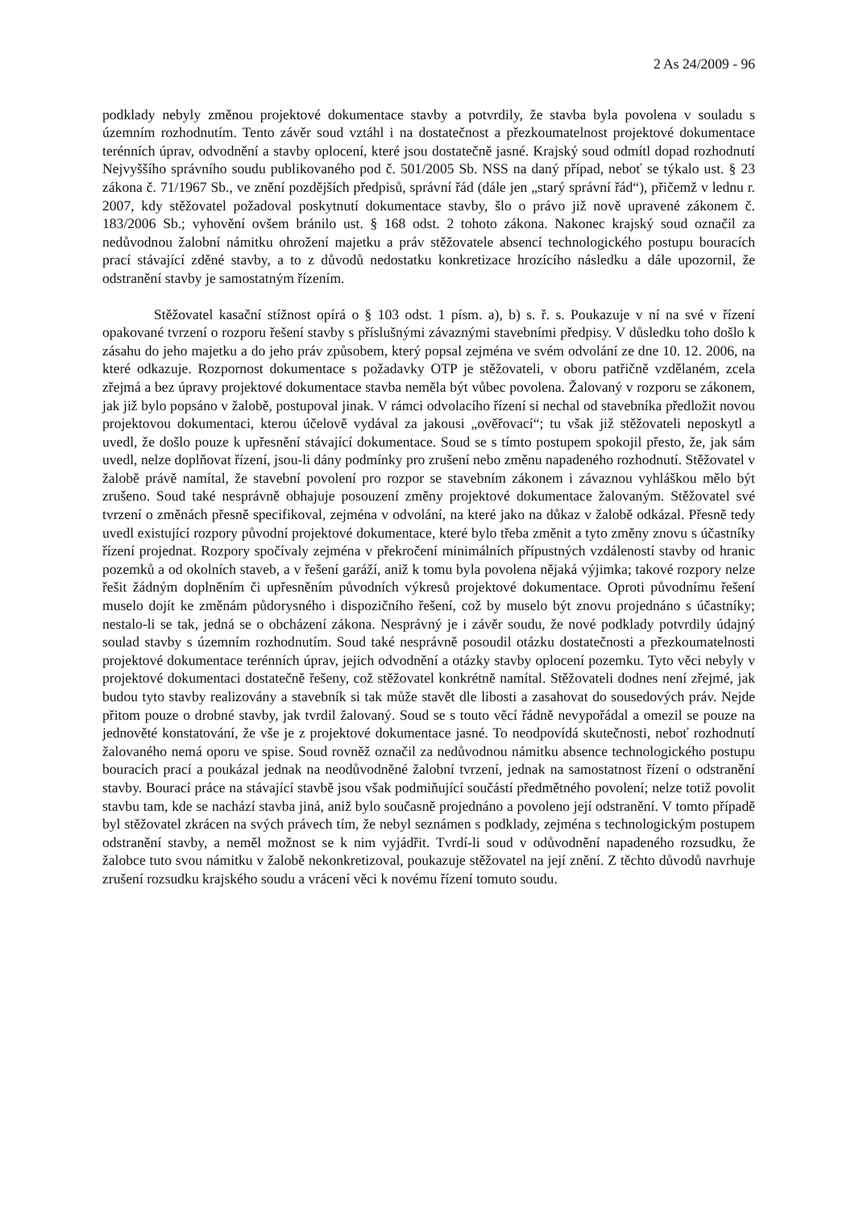2 As 24/2009 - 96
podklady nebyly změnou projektové dokumentace stavby a potvrdily, že stavba byla povolena v souladu s územním rozhodnutím. Tento závěr soud vztáhl i na dostatečnost a přezkoumatelnost projektové dokumentace terénních úprav, odvodnění a stavby oplocení, které jsou dostatečně jasné. Krajský soud odmítl dopad rozhodnutí Nejvyššího správního soudu publikovaného pod č. 501/2005 Sb. NSS na daný případ, neboť se týkalo ust. § 23 zákona č. 71/1967 Sb., ve znění pozdějších předpisů, správní řád (dále jen „starý správní řád“), přičemž v lednu r. 2007, kdy stěžovatel požadoval poskytnutí dokumentace stavby, šlo o právo již nově upravené zákonem č. 183/2006 Sb.; vyhovění ovšem bránilo ust. § 168 odst. 2 tohoto zákona. Nakonec krajský soud označil za nedůvodnou žalobní námitku ohrožení majetku a práv stěžovatele absencí technologického postupu bouracích prací stávající zděné stavby, a to z důvodů nedostatku konkretizace hrozícího následku a dále upozornil, že odstranění stavby je samostatným řízením.
Stěžovatel kasační stížnost opírá o § 103 odst. 1 písm. a), b) s. ř. s. Poukazuje v ní na své v řízení opakované tvrzení o rozporu řešení stavby s příslušnými závaznými stavebními předpisy. V důsledku toho došlo k zásahu do jeho majetku a do jeho práv způsobem, který popsal zejména ve svém odvolání ze dne 10. 12. 2006, na které odkazuje. Rozpornost dokumentace s požadavky OTP je stěžovateli, v oboru patřičně vzdělaném, zcela zřejmá a bez úpravy projektové dokumentace stavba neměla být vůbec povolena. Žalovaný v rozporu se zákonem, jak již bylo popsáno v žalobě, postupoval jinak. V rámci odvolacího řízení si nechal od stavebníka předložit novou projektovou dokumentaci, kterou účelově vydával za jakousi „ověřovací“; tu však již stěžovateli neposkytl a uvedl, že došlo pouze k upřesnění stávající dokumentace. Soud se s tímto postupem spokojil přesto, že, jak sám uvedl, nelze doplňovat řízení, jsou-li dány podmínky pro zrušení nebo změnu napadeného rozhodnutí. Stěžovatel v žalobě právě namítal, že stavební povolení pro rozpor se stavebním zákonem i závaznou vyhláškou mělo být zrušeno. Soud také nesprávně obhajuje posouzení změny projektové dokumentace žalovaným. Stěžovatel své tvrzení o změnách přesně specifikoval, zejména v odvolání, na které jako na důkaz v žalobě odkázal. Přesně tedy uvedl existující rozpory původní projektové dokumentace, které bylo třeba změnit a tyto změny znovu s účastníky řízení projednat. Rozpory spočívaly zejména v překročení minimálních přípustných vzdáleností stavby od hranic pozemků a od okolních staveb, a v řešení garáží, aniž k tomu byla povolena nějaká výjimka; takové rozpory nelze řešit žádným doplněním či upřesněním původních výkresů projektové dokumentace. Oproti původnímu řešení muselo dojít ke změnám půdorysného i dispozičního řešení, což by muselo být znovu projednáno s účastníky; nestalo-li se tak, jedná se o obcházení zákona. Nesprávný je i závěr soudu, že nové podklady potvrdily údajný soulad stavby s územním rozhodnutím. Soud také nesprávně posoudil otázku dostatečnosti a přezkoumatelnosti projektové dokumentace terénních úprav, jejich odvodnění a otázky stavby oplocení pozemku. Tyto věci nebyly v projektové dokumentaci dostatečně řešeny, což stěžovatel konkrétně namítal. Stěžovateli dodnes není zřejmé, jak budou tyto stavby realizovány a stavebník si tak může stavět dle libosti a zasahovat do sousedových práv. Nejde přitom pouze o drobné stavby, jak tvrdil žalovaný. Soud se s touto věcí řádně nevypořádal a omezil se pouze na jednověté konstatování, že vše je z projektové dokumentace jasné. To neodpovídá skutečnosti, neboť rozhodnutí žalovaného nemá oporu ve spise. Soud rovněž označil za nedůvodnou námitku absence technologického postupu bouracích prací a poukázal jednak na neodůvodněné žalobní tvrzení, jednak na samostatnost řízení o odstranění stavby. Bourací práce na stávající stavbě jsou však podmiňující součástí předmětného povolení; nelze totiž povolit stavbu tam, kde se nachází stavba jiná, aniž bylo současně projednáno a povoleno její odstranění. V tomto případě byl stěžovatel zkrácen na svých právech tím, že nebyl seznámen s podklady, zejména s technologickým postupem odstranění stavby, a neměl možnost se k nim vyjádřit. Tvrdí-li soud v odůvodnění napadeného rozsudku, že žalobce tuto svou námitku v žalobě nekonkretizoval, poukazuje stěžovatel na její znění. Z těchto důvodů navrhuje zrušení rozsudku krajského soudu a vrácení věci k novému řízení tomuto soudu.